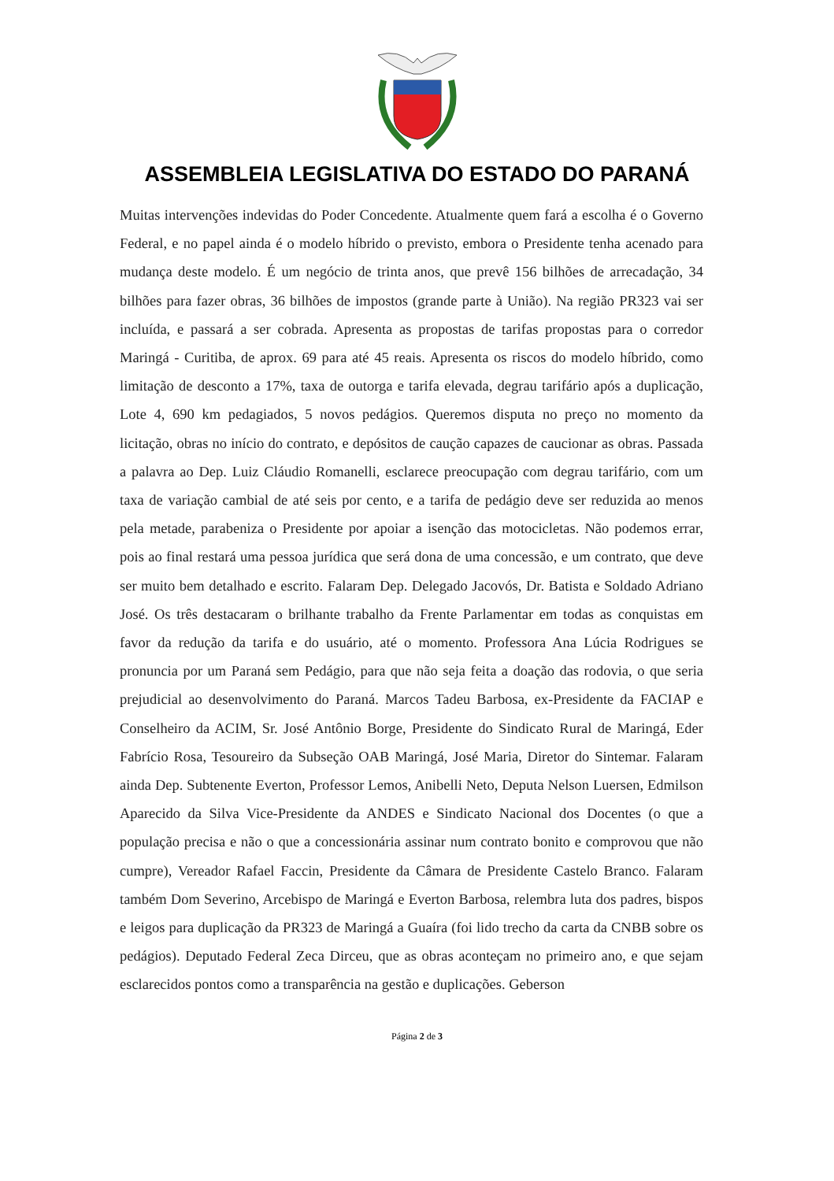ASSEMBLEIA LEGISLATIVA DO ESTADO DO PARANÁ
Muitas intervenções indevidas do Poder Concedente. Atualmente quem fará a escolha é o Governo Federal, e no papel ainda é o modelo híbrido o previsto, embora o Presidente tenha acenado para mudança deste modelo. É um negócio de trinta anos, que prevê 156 bilhões de arrecadação, 34 bilhões para fazer obras, 36 bilhões de impostos (grande parte à União). Na região PR323 vai ser incluída, e passará a ser cobrada. Apresenta as propostas de tarifas propostas para o corredor Maringá - Curitiba, de aprox. 69 para até 45 reais. Apresenta os riscos do modelo híbrido, como limitação de desconto a 17%, taxa de outorga e tarifa elevada, degrau tarifário após a duplicação, Lote 4, 690 km pedagiados, 5 novos pedágios. Queremos disputa no preço no momento da licitação, obras no início do contrato, e depósitos de caução capazes de caucionar as obras. Passada a palavra ao Dep. Luiz Cláudio Romanelli, esclarece preocupação com degrau tarifário, com um taxa de variação cambial de até seis por cento, e a tarifa de pedágio deve ser reduzida ao menos pela metade, parabeniza o Presidente por apoiar a isenção das motocicletas. Não podemos errar, pois ao final restará uma pessoa jurídica que será dona de uma concessão, e um contrato, que deve ser muito bem detalhado e escrito. Falaram Dep. Delegado Jacovós, Dr. Batista e Soldado Adriano José. Os três destacaram o brilhante trabalho da Frente Parlamentar em todas as conquistas em favor da redução da tarifa e do usuário, até o momento. Professora Ana Lúcia Rodrigues se pronuncia por um Paraná sem Pedágio, para que não seja feita a doação das rodovia, o que seria prejudicial ao desenvolvimento do Paraná. Marcos Tadeu Barbosa, ex-Presidente da FACIAP e Conselheiro da ACIM, Sr. José Antônio Borge, Presidente do Sindicato Rural de Maringá, Eder Fabrício Rosa, Tesoureiro da Subseção OAB Maringá, José Maria, Diretor do Sintemar. Falaram ainda Dep. Subtenente Everton, Professor Lemos, Anibelli Neto, Deputa Nelson Luersen, Edmilson Aparecido da Silva Vice-Presidente da ANDES e Sindicato Nacional dos Docentes (o que a população precisa e não o que a concessionária assinar num contrato bonito e comprovou que não cumpre), Vereador Rafael Faccin, Presidente da Câmara de Presidente Castelo Branco. Falaram também Dom Severino, Arcebispo de Maringá e Everton Barbosa, relembra luta dos padres, bispos e leigos para duplicação da PR323 de Maringá a Guaíra (foi lido trecho da carta da CNBB sobre os pedágios). Deputado Federal Zeca Dirceu, que as obras aconteçam no primeiro ano, e que sejam esclarecidos pontos como a transparência na gestão e duplicações. Geberson
Página 2 de 3